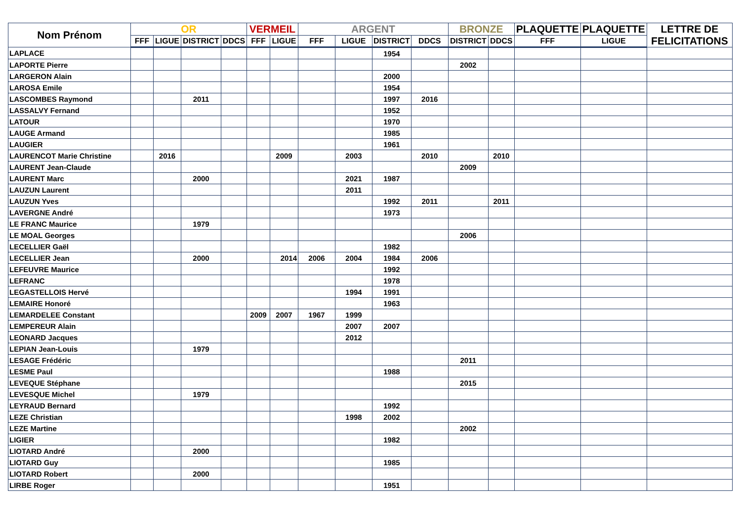| Nom Prénom | OR | | | | VERMEIL | | ARGENT | | | | BRONZE | | PLAQUETTE | PLAQUETTE | LETTRE DE FELICITATIONS |
| --- | --- | --- | --- | --- | --- | --- | --- | --- | --- | --- | --- | --- | --- | --- | --- |
| | FFF | LIGUE | DISTRICT | DDCS | FFF | LIGUE | FFF | LIGUE | DISTRICT | DDCS | DISTRICT | DDCS | FFF | LIGUE | |
| LAPLACE | | | | | | | | | 1954 | | | | | | |
| LAPORTE Pierre | | | | | | | | | | | 2002 | | | | |
| LARGERON Alain | | | | | | | | | 2000 | | | | | | |
| LAROSA Emile | | | | | | | | | 1954 | | | | | | |
| LASCOMBES Raymond | | | 2011 | | | | | | 1997 | 2016 | | | | | |
| LASSALVY Fernand | | | | | | | | | 1952 | | | | | | |
| LATOUR | | | | | | | | | 1970 | | | | | | |
| LAUGE Armand | | | | | | | | | 1985 | | | | | | |
| LAUGIER | | | | | | | | | 1961 | | | | | | |
| LAURENCOT Marie Christine | | 2016 | | | | 2009 | | 2003 | | 2010 | | 2010 | | | |
| LAURENT Jean-Claude | | | | | | | | | | | 2009 | | | | |
| LAURENT Marc | | | 2000 | | | | | 2021 | 1987 | | | | | | |
| LAUZUN Laurent | | | | | | | | 2011 | | | | | | | |
| LAUZUN Yves | | | | | | | | | 1992 | 2011 | | 2011 | | | |
| LAVERGNE André | | | | | | | | | 1973 | | | | | | |
| LE FRANC Maurice | | | 1979 | | | | | | | | | | | | |
| LE MOAL Georges | | | | | | | | | | | 2006 | | | | |
| LECELLIER Gaël | | | | | | | | | 1982 | | | | | | |
| LECELLIER Jean | | | 2000 | | | 2014 | 2006 | 2004 | 1984 | 2006 | | | | | |
| LEFEUVRE Maurice | | | | | | | | | 1992 | | | | | | |
| LEFRANC | | | | | | | | | 1978 | | | | | | |
| LEGASTELLOIS Hervé | | | | | | | | 1994 | 1991 | | | | | | |
| LEMAIRE Honoré | | | | | | | | | 1963 | | | | | | |
| LEMARDELEE Constant | | | | | 2009 | 2007 | 1967 | 1999 | | | | | | | |
| LEMPEREUR Alain | | | | | | | | 2007 | 2007 | | | | | | |
| LEONARD Jacques | | | | | | | | 2012 | | | | | | | |
| LEPIAN Jean-Louis | | | 1979 | | | | | | | | | | | | |
| LESAGE Frédéric | | | | | | | | | | | 2011 | | | | |
| LESME Paul | | | | | | | | | 1988 | | | | | | |
| LEVEQUE Stéphane | | | | | | | | | | | 2015 | | | | |
| LEVESQUE Michel | | | 1979 | | | | | | | | | | | | |
| LEYRAUD Bernard | | | | | | | | | 1992 | | | | | | |
| LEZE Christian | | | | | | | | 1998 | 2002 | | | | | | |
| LEZE Martine | | | | | | | | | | | 2002 | | | | |
| LIGIER | | | | | | | | | 1982 | | | | | | |
| LIOTARD André | | | 2000 | | | | | | | | | | | | |
| LIOTARD Guy | | | | | | | | | 1985 | | | | | | |
| LIOTARD Robert | | | 2000 | | | | | | | | | | | | |
| LIRBE Roger | | | | | | | | | 1951 | | | | | | |